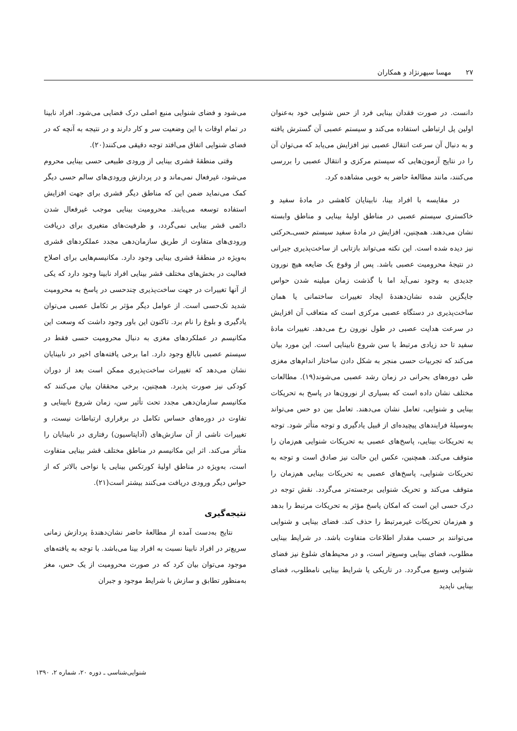۲۷ مهسا سپهرنژاد و همکاران
دانست. در صورت فقدان بینایی فرد از حس شنوایی خود به‌عنوان اولین پل ارتباطی استفاده می‌کند و سیستم عصبی آن گسترش یافته و به دنبال آن سرعت انتقال عصبی نیز افزایش می‌یابد که می‌توان آن را در نتایج آزمون‌هایی که سیستم مرکزی و انتقال عصبی را بررسی می‌کنند، مانند مطالعهٔ حاضر به خوبی مشاهده کرد.
در مقایسه با افراد بینا، نابینایان کاهشی در مادهٔ سفید و خاکستری سیستم عصبی در مناطق اولیهٔ بینایی و مناطق وابسته نشان می‌دهند. همچنین، افزایش در مادهٔ سفید سیستم حسی‌ـحرکتی نیز دیده شده است. این نکته می‌تواند بازتابی از ساخت‌پذیری جبرانی در نتیجهٔ محرومیت عصبی باشد. پس از وقوع یک ضایعه هیچ نورون جدیدی به وجود نمی‌آید اما با گذشت زمان میلینه شدن حواس جایگزین شده نشان‌دهندهٔ ایجاد تغییرات ساختمانی یا همان ساخت‌پذیری در دستگاه عصبی مرکزی است که متعاقب آن افزایش در سرعت هدایت عصبی در طول نورون رخ می‌دهد. تغییرات مادهٔ سفید تا حد زیادی مرتبط با سن شروع نابینایی است. این مورد بیان می‌کند که تجربیات حسی منجر به شکل دادن ساختار اندام‌های مغزی طی دوره‌های بحرانی در زمان رشد عصبی می‌شوند(۱۹). مطالعات مختلف نشان داده است که بسیاری از نورون‌ها در پاسخ به تحریکات بینایی و شنوایی، تعامل نشان می‌دهند. تعامل بین دو حس می‌تواند به‌وسیلهٔ فرایندهای پیچیده‌ای از قبیل یادگیری و توجه متأثر شود. توجه به تحریکات بینایی، پاسخ‌های عصبی به تحریکات شنوایی هم‌زمان را متوقف می‌کند. همچنین، عکس این حالت نیز صادق است و توجه به تحریکات شنوایی، پاسخ‌های عصبی به تحریکات بینایی هم‌زمان را متوقف می‌کند و تحریک شنوایی برجسته‌تر می‌گردد. نقش توجه در درک حسی این است که امکان پاسخ مؤثر به تحریکات مرتبط را بدهد و هم‌زمان تحریکات غیرمرتبط را حذف کند. فضای بینایی و شنوایی می‌توانند بر حسب مقدار اطلاعات متفاوت باشد. در شرایط بینایی مطلوب، فضای بینایی وسیع‌تر است، و در محیط‌های شلوغ نیز فضای شنوایی وسیع می‌گردد. در تاریکی یا شرایط بینایی نامطلوب، فضای بینایی ناپدید
می‌شود و فضای شنوایی منبع اصلی درک فضایی می‌شود. افراد نابینا در تمام اوقات با این وضعیت سر و کار دارند و در نتیجه به آنچه که در فضای شنوایی اتفاق می‌افتد توجه دقیقی می‌کنند(۲۰).
وقتی منطقهٔ قشری بینایی از ورودی طبیعی حسی بینایی محروم می‌شود، غیرفعال نمی‌ماند و در پردازش ورودی‌های سالم حسی دیگر کمک می‌نماید ضمن این که مناطق دیگر قشری برای جهت افزایش استفاده توسعه می‌یابند. محرومیت بینایی موجب غیرفعال شدن دائمی قشر بینایی نمی‌گردد، و ظرفیت‌های متغیری برای دریافت ورودی‌های متفاوت از طریق سازمان‌دهی مجدد عملکردهای قشری به‌ویژه در منطقهٔ قشری بینایی وجود دارد. مکانیسم‌هایی برای اصلاح فعالیت در بخش‌های مختلف قشر بینایی افراد نابینا وجود دارد که یکی از آنها تغییرات در جهت ساخت‌پذیری چندحسی در پاسخ به محرومیت شدید تک‌حسی است. از عوامل دیگر مؤثر بر تکامل عصبی می‌توان یادگیری و بلوغ را نام برد. تاکنون این باور وجود داشت که وسعت این مکانیسم در عملکردهای مغزی به دنبال محرومیت حسی فقط در سیستم عصبی نابالغ وجود دارد. اما برخی یافته‌های اخیر در نابینایان نشان می‌دهد که تغییرات ساخت‌پذیری ممکن است بعد از دوران کودکی نیز صورت پذیرد. همچنین، برخی محققان بیان می‌کنند که مکانیسم سازمان‌دهی مجدد تحت تأثیر سن، زمان شروع نابینایی و تفاوت در دوره‌های حساس تکامل در برقراری ارتباطات نیست، و تغییرات ناشی از آن سازش‌های (آداپتاسیون) رفتاری در نابینایان را متأثر می‌کند. اثر این مکانیسم در مناطق مختلف قشر بینایی متفاوت است، به‌ویژه در مناطق اولیهٔ کورتکس بینایی یا نواحی بالاتر که از حواس دیگر ورودی دریافت می‌کنند بیشتر است(۲۱).
نتیجه‌گیری
نتایج به‌دست آمده از مطالعهٔ حاضر نشان‌دهندهٔ پردازش زمانی سریع‌تر در افراد نابینا نسبت به افراد بینا می‌باشد. با توجه به یافته‌های موجود می‌توان بیان کرد که در صورت محرومیت از یک حس، مغز به‌منظور تطابق و سازش با شرایط موجود و جبران
شنوایی‌شناسی ـ دوره ۲۰، شماره ۲، ۱۳۹۰